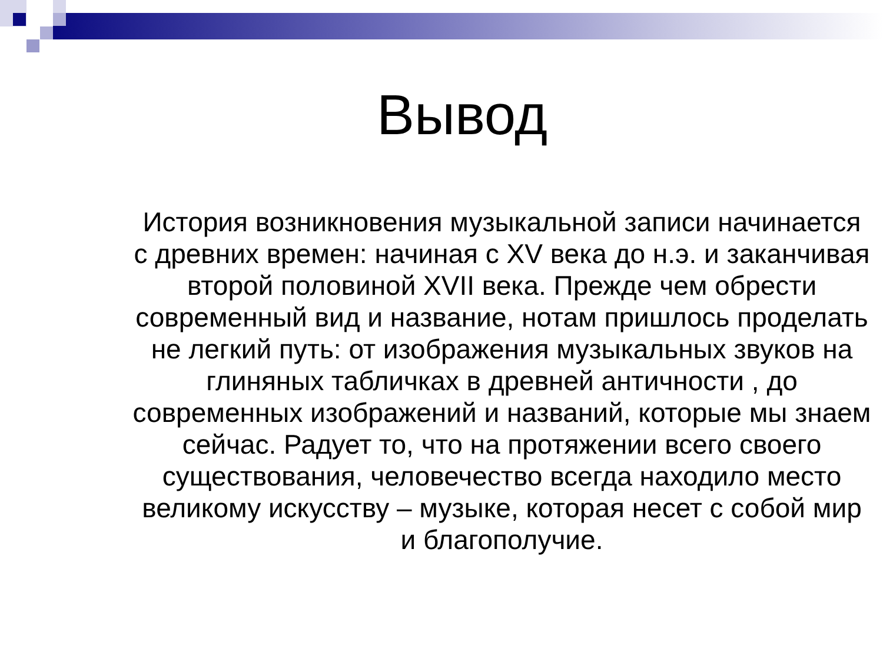Вывод
История возникновения музыкальной записи начинается с древних времен: начиная с XV века до н.э. и заканчивая второй половиной XVII века. Прежде чем обрести современный вид и название, нотам пришлось проделать не легкий путь: от изображения музыкальных звуков на глиняных табличках в древней античности , до современных изображений и названий, которые мы знаем сейчас. Радует то, что на протяжении всего своего существования, человечество всегда находило место великому искусству – музыке, которая несет с собой мир и благополучие.